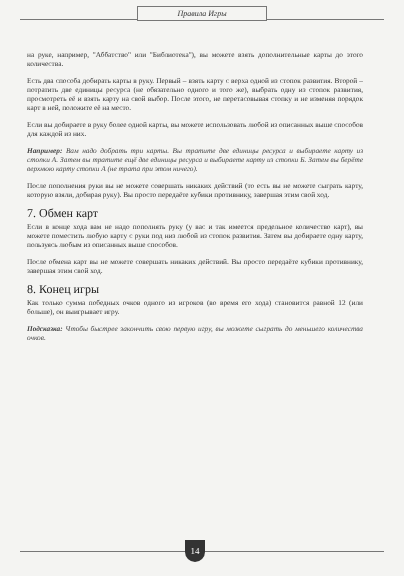Правила Игры
на руке, например, "Аббатство" или "Библиотека"), вы можете взять дополнительные карты до этого количества.
Есть два способа добирать карты в руку. Первый – взять карту с верха одной из стопок развития. Второй – потратить две единицы ресурса (не обязательно одного и того же), выбрать одну из стопок развития, просмотреть её и взять карту на свой выбор. После этого, не перетасовывая стопку и не изменяя порядок карт в ней, положите её на место.
Если вы добираете в руку более одной карты, вы можете использовать любой из описанных выше способов для каждой из них.
Например: Вам надо добрать три карты. Вы тратите две единицы ресурса и выбираете карту из стопки А. Затем вы тратите ещё две единицы ресурса и выбираете карту из стопки Б. Затем вы берёте верхнюю карту стопки А (не трата при этом ничего).
После пополнения руки вы не можете совершать никаких действий (то есть вы не можете сыграть карту, которую взяли, добирая руку). Вы просто передаёте кубики противнику, завершая этим свой ход.
7. Обмен карт
Если в конце хода вам не надо пополнять руку (у вас и так имеется предельное количество карт), вы можете поместить любую карту с руки под низ любой из стопок развития. Затем вы добираете одну карту, пользуясь любым из описанных выше способов.
После обмена карт вы не можете совершать никаких действий. Вы просто передаёте кубики противнику, завершая этим свой ход.
8. Конец игры
Как только сумма победных очков одного из игроков (во время его хода) становится равной 12 (или больше), он выигрывает игру.
Подсказка: Чтобы быстрее закончить свою первую игру, вы можете сыграть до меньшего количества очков.
14